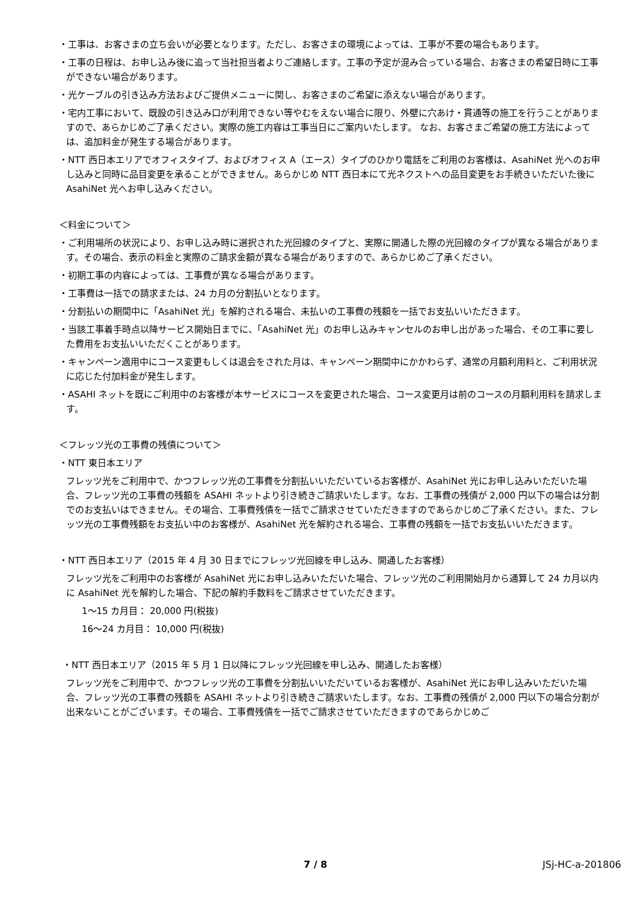・工事は、お客さまの立ち会いが必要となります。ただし、お客さまの環境によっては、工事が不要の場合もあります。
・工事の日程は、お申し込み後に追って当社担当者よりご連絡します。工事の予定が混み合っている場合、お客さまの希望日時に工事ができない場合があります。
・光ケーブルの引き込み方法およびご提供メニューに関し、お客さまのご希望に添えない場合があります。
・宅内工事において、既設の引き込み口が利用できない等やむをえない場合に限り、外壁に穴あけ・貫通等の施工を行うことがありますので、あらかじめご了承ください。実際の施工内容は工事当日にご案内いたします。 なお、お客さまご希望の施工方法によっては、追加料金が発生する場合があります。
・NTT 西日本エリアでオフィスタイプ、およびオフィス A（エース）タイプのひかり電話をご利用のお客様は、AsahiNet 光へのお申し込みと同時に品目変更を承ることができません。あらかじめ NTT 西日本にて光ネクストへの品目変更をお手続きいただいた後に AsahiNet 光へお申し込みください。
＜料金について＞
・ご利用場所の状況により、お申し込み時に選択された光回線のタイプと、実際に開通した際の光回線のタイプが異なる場合があります。その場合、表示の料金と実際のご請求金額が異なる場合がありますので、あらかじめご了承ください。
・初期工事の内容によっては、工事費が異なる場合があります。
・工事費は一括での請求または、24 カ月の分割払いとなります。
・分割払いの期間中に「AsahiNet 光」を解約される場合、未払いの工事費の残額を一括でお支払いいただきます。
・当該工事着手時点以降サービス開始日までに、「AsahiNet 光」のお申し込みキャンセルのお申し出があった場合、その工事に要した費用をお支払いいただくことがあります。
・キャンペーン適用中にコース変更もしくは退会をされた月は、キャンペーン期間中にかかわらず、通常の月額利用料と、ご利用状況に応じた付加料金が発生します。
・ASAHI ネットを既にご利用中のお客様が本サービスにコースを変更された場合、コース変更月は前のコースの月額利用料を請求します。
＜フレッツ光の工事費の残債について＞
・NTT 東日本エリア
フレッツ光をご利用中で、かつフレッツ光の工事費を分割払いいただいているお客様が、AsahiNet 光にお申し込みいただいた場合、フレッツ光の工事費の残額を ASAHI ネットより引き続きご請求いたします。なお、工事費の残債が 2,000 円以下の場合は分割でのお支払いはできません。その場合、工事費残債を一括でご請求させていただきますのであらかじめご了承ください。また、フレッツ光の工事費残額をお支払い中のお客様が、AsahiNet 光を解約される場合、工事費の残額を一括でお支払いいただきます。
・NTT 西日本エリア（2015 年 4 月 30 日までにフレッツ光回線を申し込み、開通したお客様）
フレッツ光をご利用中のお客様が AsahiNet 光にお申し込みいただいた場合、フレッツ光のご利用開始月から通算して 24 カ月以内に AsahiNet 光を解約した場合、下記の解約手数料をご請求させていただきます。
1～15 カ月目： 20,000 円(税抜)
16～24 カ月目： 10,000 円(税抜)
・NTT 西日本エリア（2015 年 5 月 1 日以降にフレッツ光回線を申し込み、開通したお客様）
フレッツ光をご利用中で、かつフレッツ光の工事費を分割払いいただいているお客様が、AsahiNet 光にお申し込みいただいた場合、フレッツ光の工事費の残額を ASAHI ネットより引き続きご請求いたします。なお、工事費の残債が 2,000 円以下の場合分割が出来ないことがございます。その場合、工事費残債を一括でご請求させていただきますのであらかじめご
7 / 8 JSj-HC-a-201806